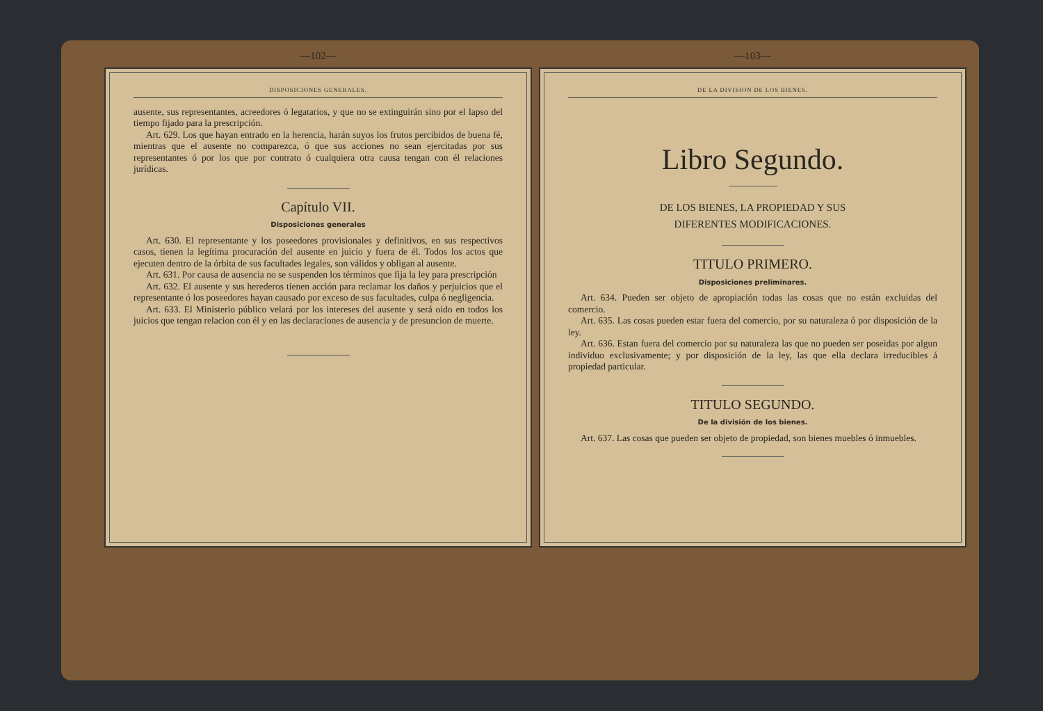—102—
DISPOSICIONES GENERALES.
ausente, sus representantes, acreedores ó legatarios, y que no se extinguirán sino por el lapso del tiempo fijado para la prescripción.
Art. 629. Los que hayan entrado en la herencia, harán suyos los frutos percibidos de buena fé, mientras que el ausente no comparezca, ó que sus acciones no sean ejercitadas por sus representantes ó por los que por contrato ó cualquiera otra causa tengan con él relaciones jurídicas.
Capítulo VII.
Disposiciones generales
Art. 630. El representante y los poseedores provisionales y definitivos, en sus respectivos casos, tienen la legítima procuración del ausente en juicio y fuera de él. Todos los actos que ejecuten dentro de la órbita de sus facultades legales, son válidos y obligan al ausente.
Art. 631. Por causa de ausencia no se suspenden los términos que fija la ley para prescripción
Art. 632. El ausente y sus herederos tienen acción para reclamar los daños y perjuicios que el representante ó los poseedores hayan causado por exceso de sus facultades, culpa ó negligencia.
Art. 633. El Ministerio público velará por los intereses del ausente y será oido en todos los juicios que tengan relacion con él y en las declaraciones de ausencia y de presuncion de muerte.
—103—
DE LA DIVISION DE LOS BIENES.
Libro Segundo.
DE LOS BIENES, LA PROPIEDAD Y SUS
DIFERENTES MODIFICACIONES.
TITULO PRIMERO.
Disposiciones preliminares.
Art. 634. Pueden ser objeto de apropiación todas las cosas que no están excluidas del comercio.
Art. 635. Las cosas pueden estar fuera del comercio, por su naturaleza ó por disposición de la ley.
Art. 636. Estan fuera del comercio por su naturaleza las que no pueden ser poseidas por algun individuo exclusivamente; y por disposición de la ley, las que ella declara irreducibles á propiedad particular.
TITULO SEGUNDO.
De la división de los bienes.
Art. 637. Las cosas que pueden ser objeto de propiedad, son bienes muebles ó inmuebles.